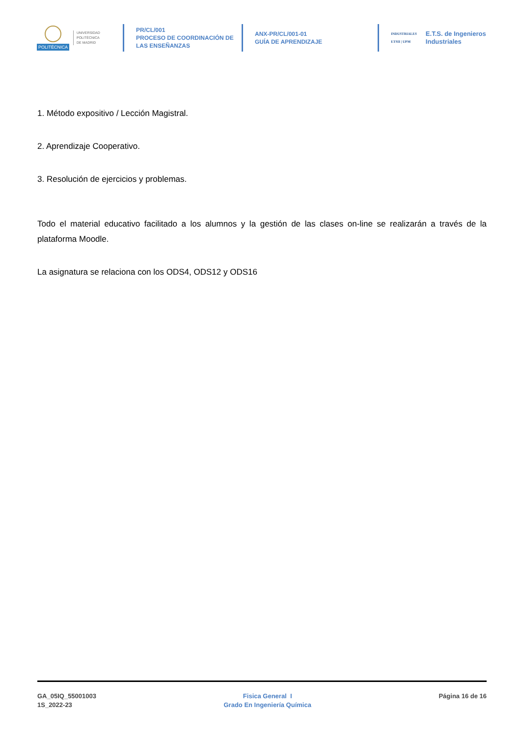POLITÉCNICA
UNIVERSIDAD
POLITÉCNICA
DE MADRID
PR/CL/001
PROCESO DE COORDINACIÓN DE
LAS ENSEÑANZAS
ANX-PR/CL/001-01
GUÍA DE APRENDIZAJE
INDUSTRIALES
ETSII | UPM E.T.S. de Ingenieros
Industriales
1. Método expositivo / Lección Magistral.
2. Aprendizaje Cooperativo.
3. Resolución de ejercicios y problemas.
Todo el material educativo facilitado a los alumnos y la gestión de las clases on-line se realizarán a través de la plataforma Moodle.
La asignatura se relaciona con los ODS4, ODS12 y ODS16
GA_05IQ_55001003
1S_2022-23
Fisica General I
Grado En Ingeniería Química
Página 16 de 16